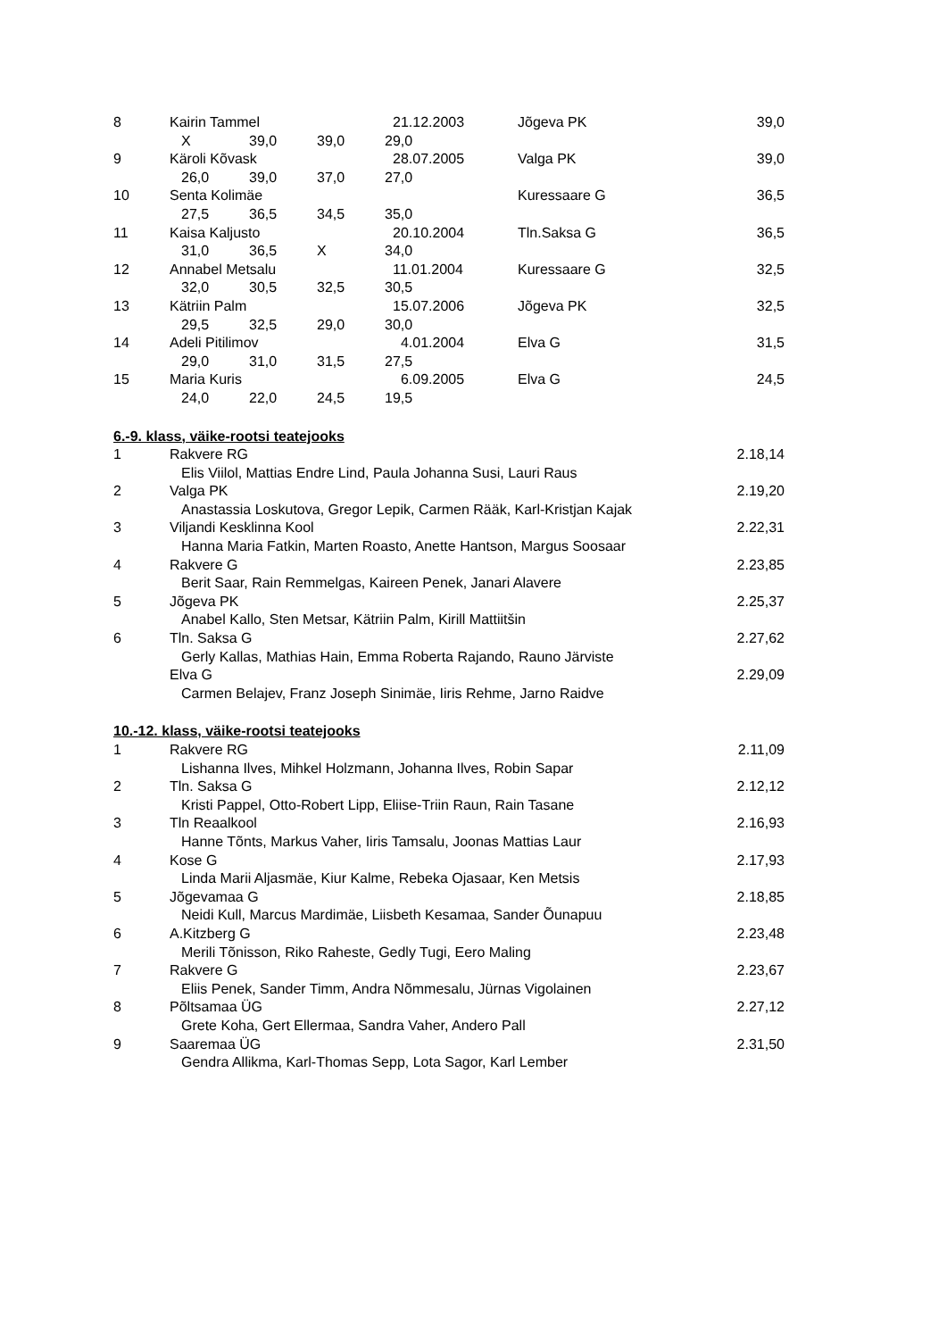| 8 | Kairin Tammel | 21.12.2003 | Jõgeva PK | 39,0 |
| | X 39,0 39,0 29,0 | | | |
| 9 | Käroli Kõvask | 28.07.2005 | Valga PK | 39,0 |
| | 26,0 39,0 37,0 27,0 | | | |
| 10 | Senta Kolimäe | | Kuressaare G | 36,5 |
| | 27,5 36,5 34,5 35,0 | | | |
| 11 | Kaisa Kaljusto | 20.10.2004 | Tln.Saksa G | 36,5 |
| | 31,0 36,5 X 34,0 | | | |
| 12 | Annabel Metsalu | 11.01.2004 | Kuressaare G | 32,5 |
| | 32,0 30,5 32,5 30,5 | | | |
| 13 | Kätriin Palm | 15.07.2006 | Jõgeva PK | 32,5 |
| | 29,5 32,5 29,0 30,0 | | | |
| 14 | Adeli Pitilimov | 4.01.2004 | Elva G | 31,5 |
| | 29,0 31,0 31,5 27,5 | | | |
| 15 | Maria Kuris | 6.09.2005 | Elva G | 24,5 |
| | 24,0 22,0 24,5 19,5 | | | |
6.-9. klass, väike-rootsi teatejooks
| 1 | Rakvere RG | 2.18,14 |
| | Elis Viilol, Mattias Endre Lind, Paula Johanna Susi, Lauri Raus | |
| 2 | Valga PK | 2.19,20 |
| | Anastassia Loskutova, Gregor Lepik, Carmen Rääk, Karl-Kristjan Kajak | |
| 3 | Viljandi Kesklinna Kool | 2.22,31 |
| | Hanna Maria Fatkin, Marten Roasto, Anette Hantson, Margus Soosaar | |
| 4 | Rakvere G | 2.23,85 |
| | Berit Saar, Rain Remmelgas, Kaireen Penek, Janari Alavere | |
| 5 | Jõgeva PK | 2.25,37 |
| | Anabel Kallo, Sten Metsar, Kätriin Palm, Kirill Mattiitšin | |
| 6 | Tln. Saksa G | 2.27,62 |
| | Gerly Kallas, Mathias Hain, Emma Roberta Rajando, Rauno Järviste | |
| | Elva G | 2.29,09 |
| | Carmen Belajev, Franz Joseph Sinimäe, Iiris Rehme, Jarno Raidve | |
10.-12. klass, väike-rootsi teatejooks
| 1 | Rakvere RG | 2.11,09 |
| | Lishanna Ilves, Mihkel Holzmann, Johanna Ilves, Robin Sapar | |
| 2 | Tln. Saksa G | 2.12,12 |
| | Kristi Pappel, Otto-Robert Lipp, Eliise-Triin Raun, Rain Tasane | |
| 3 | Tln Reaalkool | 2.16,93 |
| | Hanne Tõnts, Markus Vaher, Iiris Tamsalu, Joonas Mattias Laur | |
| 4 | Kose G | 2.17,93 |
| | Linda Marii Aljasmäe, Kiur Kalme, Rebeka Ojasaar, Ken Metsis | |
| 5 | Jõgevamaa G | 2.18,85 |
| | Neidi Kull, Marcus Mardimäe, Liisbeth Kesamaa, Sander Õunapuu | |
| 6 | A.Kitzberg G | 2.23,48 |
| | Merili Tõnisson, Riko Raheste, Gedly Tugi, Eero Maling | |
| 7 | Rakvere G | 2.23,67 |
| | Eliis Penek, Sander Timm, Andra Nõmmesalu, Jürnas Vigolainen | |
| 8 | Põltsamaa ÜG | 2.27,12 |
| | Grete Koha, Gert Ellermaa, Sandra Vaher, Andero Pall | |
| 9 | Saaremaa ÜG | 2.31,50 |
| | Gendra Allikma, Karl-Thomas Sepp, Lota Sagor, Karl Lember | |